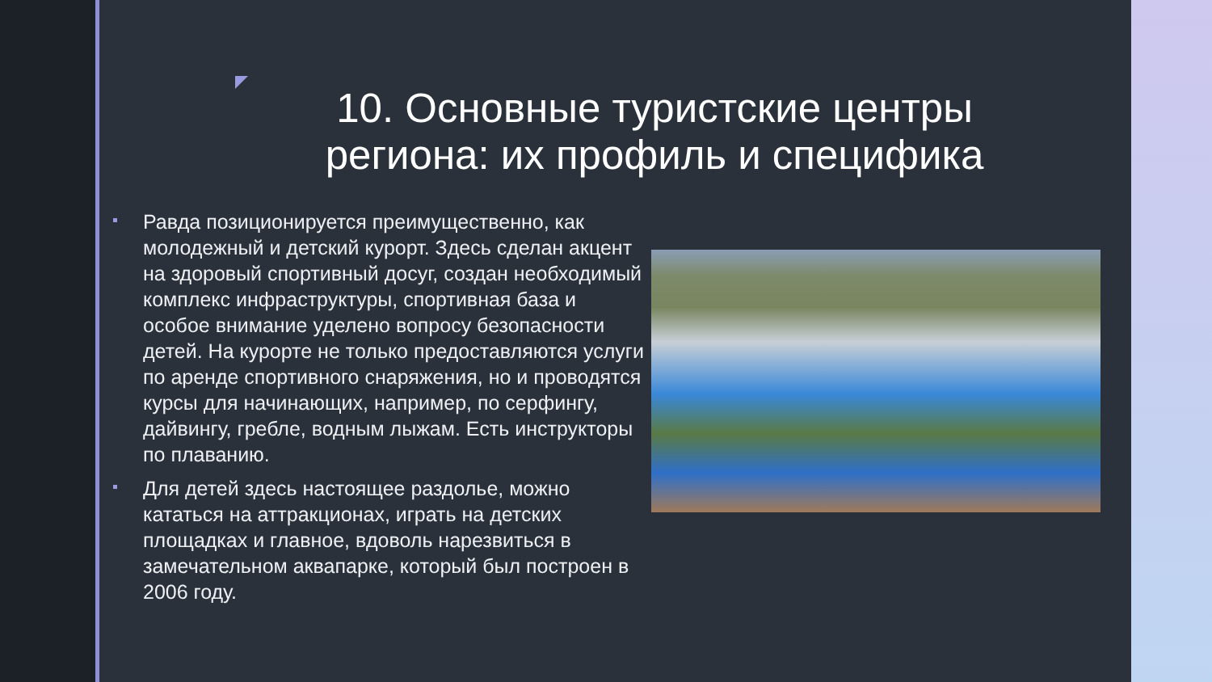10. Основные туристские центры региона: их профиль и специфика
Равда позиционируется преимущественно, как молодежный и детский курорт. Здесь сделан акцент на здоровый спортивный досуг, создан необходимый комплекс инфраструктуры, спортивная база и особое внимание уделено вопросу безопасности детей. На курорте не только предоставляются услуги по аренде спортивного снаряжения, но и проводятся курсы для начинающих, например, по серфингу, дайвингу, гребле, водным лыжам. Есть инструкторы по плаванию.
Для детей здесь настоящее раздолье, можно кататься на аттракционах, играть на детских площадках и главное, вдоволь нарезвиться в замечательном аквапарке, который был построен в 2006 году.